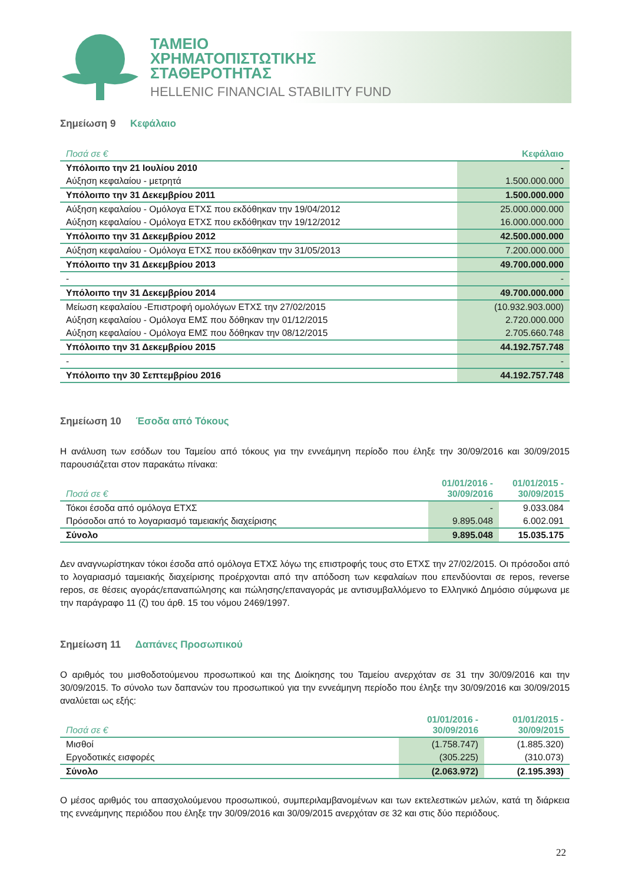ΤΑΜΕΙΟ
ΧΡΗΜΑΤΟΠΙΣΤΩΤΙΚΗΣ
ΣΤΑΘΕΡΟΤΗΤΑΣ
HELLENIC FINANCIAL STABILITY FUND
Σημείωση 9 Κεφάλαιο
| Ποσά σε € | Κεφάλαιο |
| --- | --- |
| Υπόλοιπο την 21 Ιουλίου 2010 | - |
| Αύξηση κεφαλαίου - μετρητά | 1.500.000.000 |
| Υπόλοιπο την 31 Δεκεμβρίου 2011 | 1.500.000.000 |
| Αύξηση κεφαλαίου - Ομόλογα ΕΤΧΣ που εκδόθηκαν την 19/04/2012 | 25.000.000.000 |
| Αύξηση κεφαλαίου - Ομόλογα ΕΤΧΣ που εκδόθηκαν την 19/12/2012 | 16.000.000.000 |
| Υπόλοιπο την 31 Δεκεμβρίου 2012 | 42.500.000.000 |
| Αύξηση κεφαλαίου - Ομόλογα ΕΤΧΣ που εκδόθηκαν την 31/05/2013 | 7.200.000.000 |
| Υπόλοιπο την 31 Δεκεμβρίου 2013 | 49.700.000.000 |
| - | - |
| Υπόλοιπο την 31 Δεκεμβρίου 2014 | 49.700.000.000 |
| Μείωση κεφαλαίου -Επιστροφή ομολόγων ΕΤΧΣ την 27/02/2015 | (10.932.903.000) |
| Αύξηση κεφαλαίου - Ομόλογα ΕΜΣ που δόθηκαν την 01/12/2015 | 2.720.000.000 |
| Αύξηση κεφαλαίου - Ομόλογα ΕΜΣ που δόθηκαν την 08/12/2015 | 2.705.660.748 |
| Υπόλοιπο την 31 Δεκεμβρίου 2015 | 44.192.757.748 |
| - | - |
| Υπόλοιπο την 30 Σεπτεμβρίου 2016 | 44.192.757.748 |
Σημείωση 10 Έσοδα από Τόκους
Η ανάλυση των εσόδων του Ταμείου από τόκους για την εννεάμηνη περίοδο που έληξε την 30/09/2016 και 30/09/2015 παρουσιάζεται στον παρακάτω πίνακα:
| Ποσά σε € | 01/01/2016 - 30/09/2016 | 01/01/2015 - 30/09/2015 |
| --- | --- | --- |
| Τόκοι έσοδα από ομόλογα ΕΤΧΣ | - | 9.033.084 |
| Πρόσοδοι από το λογαριασμό ταμειακής διαχείρισης | 9.895.048 | 6.002.091 |
| Σύνολο | 9.895.048 | 15.035.175 |
Δεν αναγνωρίστηκαν τόκοι έσοδα από ομόλογα ΕΤΧΣ λόγω της επιστροφής τους στο ΕΤΧΣ την 27/02/2015. Οι πρόσοδοι από το λογαριασμό ταμειακής διαχείρισης προέρχονται από την απόδοση των κεφαλαίων που επενδύονται σε repos, reverse repos, σε θέσεις αγοράς/επαναπώλησης και πώλησης/επαναγοράς με αντισυμβαλλόμενο το Ελληνικό Δημόσιο σύμφωνα με την παράγραφο 11 (ζ) του άρθ. 15 του νόμου 2469/1997.
Σημείωση 11 Δαπάνες Προσωπικού
Ο αριθμός του μισθοδοτούμενου προσωπικού και της Διοίκησης του Ταμείου ανερχόταν σε 31 την 30/09/2016 και την 30/09/2015. Το σύνολο των δαπανών του προσωπικού για την εννεάμηνη περίοδο που έληξε την 30/09/2016 και 30/09/2015 αναλύεται ως εξής:
| Ποσά σε € | 01/01/2016 - 30/09/2016 | 01/01/2015 - 30/09/2015 |
| --- | --- | --- |
| Μισθοί | (1.758.747) | (1.885.320) |
| Εργοδοτικές εισφορές | (305.225) | (310.073) |
| Σύνολο | (2.063.972) | (2.195.393) |
Ο μέσος αριθμός του απασχολούμενου προσωπικού, συμπεριλαμβανομένων και των εκτελεστικών μελών, κατά τη διάρκεια της εννεάμηνης περιόδου που έληξε την 30/09/2016 και 30/09/2015 ανερχόταν σε 32 και στις δύο περιόδους.
22